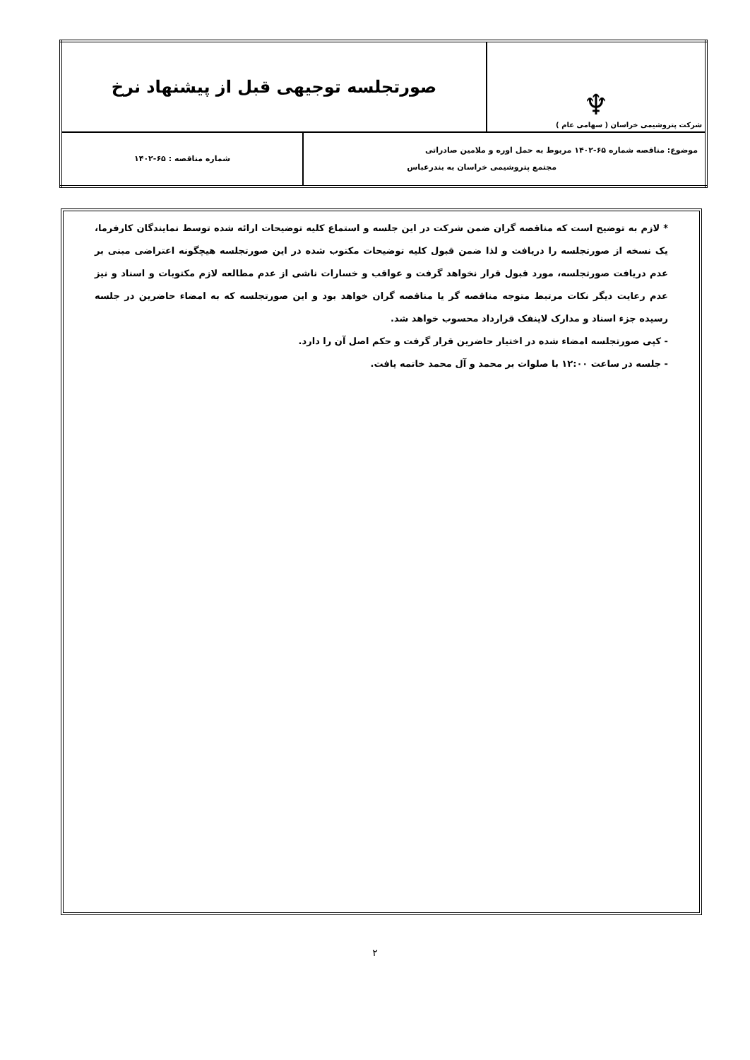| ♆ شرکت پتروشیمی خراسان ( سهامی عام ) | صورتجلسه توجیهی قبل از پیشنهاد نرخ | |
| موضوع: مناقصه شماره ۶۵-۱۴۰۲ مربوط به حمل اوره و ملامین صادراتی مجتمع پتروشیمی خراسان به بندرعباس | | شماره مناقصه : ۶۵-۱۴۰۲ |
* لازم به توضیح است که مناقصه گران ضمن شرکت در این جلسه و استماع کلیه توضیحات ارائه شده توسط نمایندگان کارفرما، یک نسخه از صورتجلسه را دریافت و لذا ضمن قبول کلیه توضیحات مکتوب شده در این صورتجلسه هیچگونه اعتراضی مبنی بر عدم دریافت صورتجلسه، مورد قبول قرار نخواهد گرفت و عواقب و خسارات ناشی از عدم مطالعه لازم مکتوبات و اسناد و نیز عدم رعایت دیگر نکات مرتبط متوجه مناقصه گر یا مناقصه گران خواهد بود و این صورتجلسه که به امضاء حاضرین در جلسه رسیده جزء اسناد و مدارک لاینفک قرارداد محسوب خواهد شد.
- کپی صورتجلسه امضاء شده در اختیار حاضرین قرار گرفت و حکم اصل آن را دارد.
- جلسه در ساعت ۱۲:۰۰ با صلوات بر محمد و آل محمد خاتمه یافت.
۲